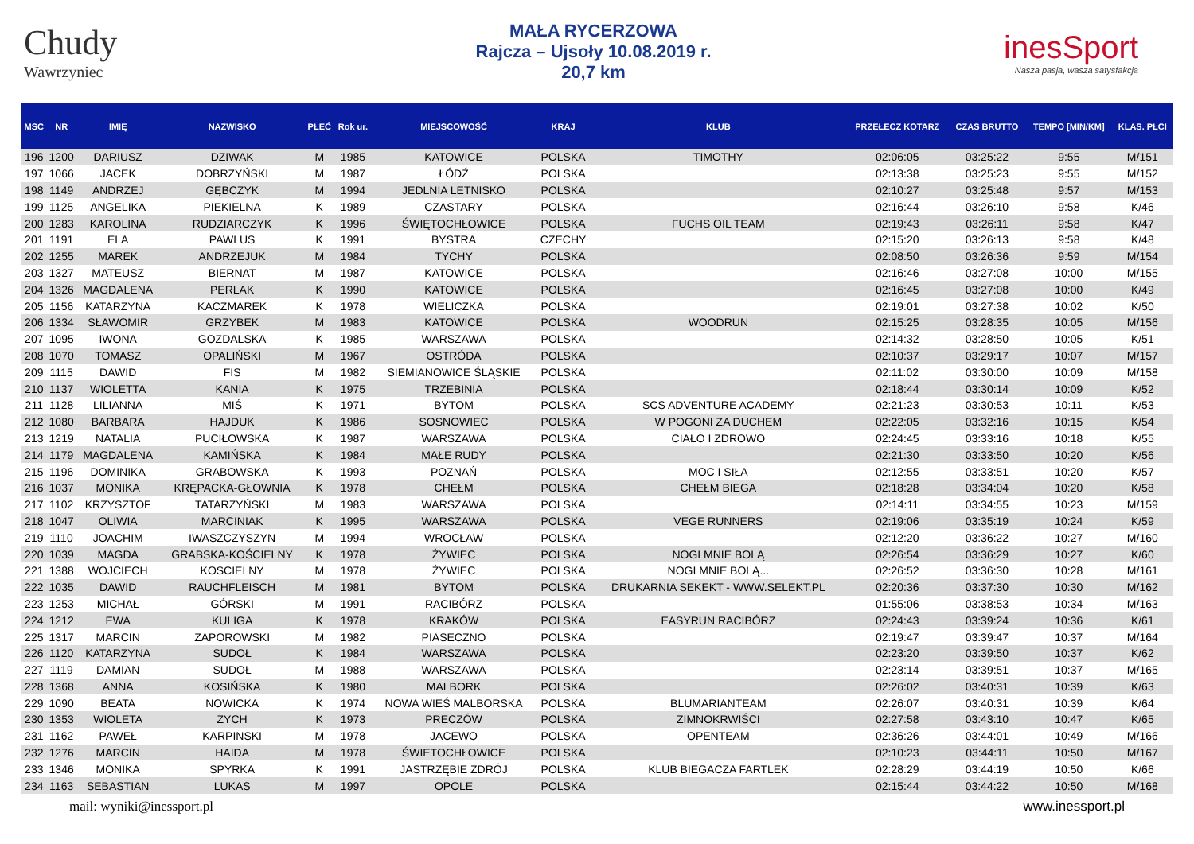Chudy
Wawrzyniec
MAŁA RYCERZOWA
Rajcza – Ujsoły 10.08.2019 r.
20,7 km
inesSport
Nasza pasja, wasza satysfakcja
| MSC | NR | IMIĘ | NAZWISKO | PŁEĆ | Rok ur. | MIEJSCOWOŚĆ | KRAJ | KLUB | PRZEŁECZ KOTARZ | CZAS BRUTTO | TEMPO [MIN/KM] | KLAS. PŁCI |
| --- | --- | --- | --- | --- | --- | --- | --- | --- | --- | --- | --- | --- |
| 196 | 1200 | DARIUSZ | DZIWAK | M | 1985 | KATOWICE | POLSKA | TIMOTHY | 02:06:05 | 03:25:22 | 9:55 | M/151 |
| 197 | 1066 | JACEK | DOBRZYŃSKI | M | 1987 | ŁÓDŹ | POLSKA | | 02:13:38 | 03:25:23 | 9:55 | M/152 |
| 198 | 1149 | ANDRZEJ | GĘBCZYK | M | 1994 | JEDLNIA LETNISKO | POLSKA | | 02:10:27 | 03:25:48 | 9:57 | M/153 |
| 199 | 1125 | ANGELIKA | PIEKIELNA | K | 1989 | CZASTARY | POLSKA | | 02:16:44 | 03:26:10 | 9:58 | K/46 |
| 200 | 1283 | KAROLINA | RUDZIARCZYK | K | 1996 | ŚWIĘTOCHŁOWICE | POLSKA | FUCHS OIL TEAM | 02:19:43 | 03:26:11 | 9:58 | K/47 |
| 201 | 1191 | ELA | PAWLUS | K | 1991 | BYSTRA | CZECHY | | 02:15:20 | 03:26:13 | 9:58 | K/48 |
| 202 | 1255 | MAREK | ANDRZEJUK | M | 1984 | TYCHY | POLSKA | | 02:08:50 | 03:26:36 | 9:59 | M/154 |
| 203 | 1327 | MATEUSZ | BIERNAT | M | 1987 | KATOWICE | POLSKA | | 02:16:46 | 03:27:08 | 10:00 | M/155 |
| 204 | 1326 | MAGDALENA | PERLAK | K | 1990 | KATOWICE | POLSKA | | 02:16:45 | 03:27:08 | 10:00 | K/49 |
| 205 | 1156 | KATARZYNA | KACZMAREK | K | 1978 | WIELICZKA | POLSKA | | 02:19:01 | 03:27:38 | 10:02 | K/50 |
| 206 | 1334 | SŁAWOMIR | GRZYBEK | M | 1983 | KATOWICE | POLSKA | WOODRUN | 02:15:25 | 03:28:35 | 10:05 | M/156 |
| 207 | 1095 | IWONA | GOZDALSKA | K | 1985 | WARSZAWA | POLSKA | | 02:14:32 | 03:28:50 | 10:05 | K/51 |
| 208 | 1070 | TOMASZ | OPALIŃSKI | M | 1967 | OSTRÓDA | POLSKA | | 02:10:37 | 03:29:17 | 10:07 | M/157 |
| 209 | 1115 | DAWID | FIS | M | 1982 | SIEMIANOWICE ŚLĄSKIE | POLSKA | | 02:11:02 | 03:30:00 | 10:09 | M/158 |
| 210 | 1137 | WIOLETTA | KANIA | K | 1975 | TRZEBINIA | POLSKA | | 02:18:44 | 03:30:14 | 10:09 | K/52 |
| 211 | 1128 | LILIANNA | MIŚ | K | 1971 | BYTOM | POLSKA | SCS ADVENTURE ACADEMY | 02:21:23 | 03:30:53 | 10:11 | K/53 |
| 212 | 1080 | BARBARA | HAJDUK | K | 1986 | SOSNOWIEC | POLSKA | W POGONI ZA DUCHEM | 02:22:05 | 03:32:16 | 10:15 | K/54 |
| 213 | 1219 | NATALIA | PUCIŁOWSKA | K | 1987 | WARSZAWA | POLSKA | CIAŁO I ZDROWO | 02:24:45 | 03:33:16 | 10:18 | K/55 |
| 214 | 1179 | MAGDALENA | KAMIŃSKA | K | 1984 | MAŁE RUDY | POLSKA | | 02:21:30 | 03:33:50 | 10:20 | K/56 |
| 215 | 1196 | DOMINIKA | GRABOWSKA | K | 1993 | POZNAŃ | POLSKA | MOC I SIŁA | 02:12:55 | 03:33:51 | 10:20 | K/57 |
| 216 | 1037 | MONIKA | KRĘPACKA-GŁOWNIA | K | 1978 | CHEŁM | POLSKA | CHEŁM BIEGA | 02:18:28 | 03:34:04 | 10:20 | K/58 |
| 217 | 1102 | KRZYSZTOF | TATARZYŃSKI | M | 1983 | WARSZAWA | POLSKA | | 02:14:11 | 03:34:55 | 10:23 | M/159 |
| 218 | 1047 | OLIWIA | MARCINIAK | K | 1995 | WARSZAWA | POLSKA | VEGE RUNNERS | 02:19:06 | 03:35:19 | 10:24 | K/59 |
| 219 | 1110 | JOACHIM | IWASZCZYSZYN | M | 1994 | WROCŁAW | POLSKA | | 02:12:20 | 03:36:22 | 10:27 | M/160 |
| 220 | 1039 | MAGDA | GRABSKA-KOŚCIELNY | K | 1978 | ŻYWIEC | POLSKA | NOGI MNIE BOLĄ | 02:26:54 | 03:36:29 | 10:27 | K/60 |
| 221 | 1388 | WOJCIECH | KOSCIELNY | M | 1978 | ŻYWIEC | POLSKA | NOGI MNIE BOLĄ... | 02:26:52 | 03:36:30 | 10:28 | M/161 |
| 222 | 1035 | DAWID | RAUCHFLEISCH | M | 1981 | BYTOM | POLSKA | DRUKARNIA SEKEKT - WWW.SELEKT.PL | 02:20:36 | 03:37:30 | 10:30 | M/162 |
| 223 | 1253 | MICHAŁ | GÓRSKI | M | 1991 | RACIBÓRZ | POLSKA | | 01:55:06 | 03:38:53 | 10:34 | M/163 |
| 224 | 1212 | EWA | KULIGA | K | 1978 | KRAKÓW | POLSKA | EASYRUN RACIBÓRZ | 02:24:43 | 03:39:24 | 10:36 | K/61 |
| 225 | 1317 | MARCIN | ZAPOROWSKI | M | 1982 | PIASECZNO | POLSKA | | 02:19:47 | 03:39:47 | 10:37 | M/164 |
| 226 | 1120 | KATARZYNA | SUDOŁ | K | 1984 | WARSZAWA | POLSKA | | 02:23:20 | 03:39:50 | 10:37 | K/62 |
| 227 | 1119 | DAMIAN | SUDOŁ | M | 1988 | WARSZAWA | POLSKA | | 02:23:14 | 03:39:51 | 10:37 | M/165 |
| 228 | 1368 | ANNA | KOSIŃSKA | K | 1980 | MALBORK | POLSKA | | 02:26:02 | 03:40:31 | 10:39 | K/63 |
| 229 | 1090 | BEATA | NOWICKA | K | 1974 | NOWA WIEŚ MALBORSKA | POLSKA | BLUMARIANTEAM | 02:26:07 | 03:40:31 | 10:39 | K/64 |
| 230 | 1353 | WIOLETA | ZYCH | K | 1973 | PRECZÓW | POLSKA | ZIMNOKRWIŚCI | 02:27:58 | 03:43:10 | 10:47 | K/65 |
| 231 | 1162 | PAWEŁ | KARPINSKI | M | 1978 | JACEWO | POLSKA | OPENTEAM | 02:36:26 | 03:44:01 | 10:49 | M/166 |
| 232 | 1276 | MARCIN | HAIDA | M | 1978 | ŚWIETOCHŁOWICE | POLSKA | | 02:10:23 | 03:44:11 | 10:50 | M/167 |
| 233 | 1346 | MONIKA | SPYRKA | K | 1991 | JASTRZĘBIE ZDRÓJ | POLSKA | KLUB BIEGACZA FARTLEK | 02:28:29 | 03:44:19 | 10:50 | K/66 |
| 234 | 1163 | SEBASTIAN | LUKAS | M | 1997 | OPOLE | POLSKA | | 02:15:44 | 03:44:22 | 10:50 | M/168 |
mail: wyniki@inessport.pl www.inessport.pl